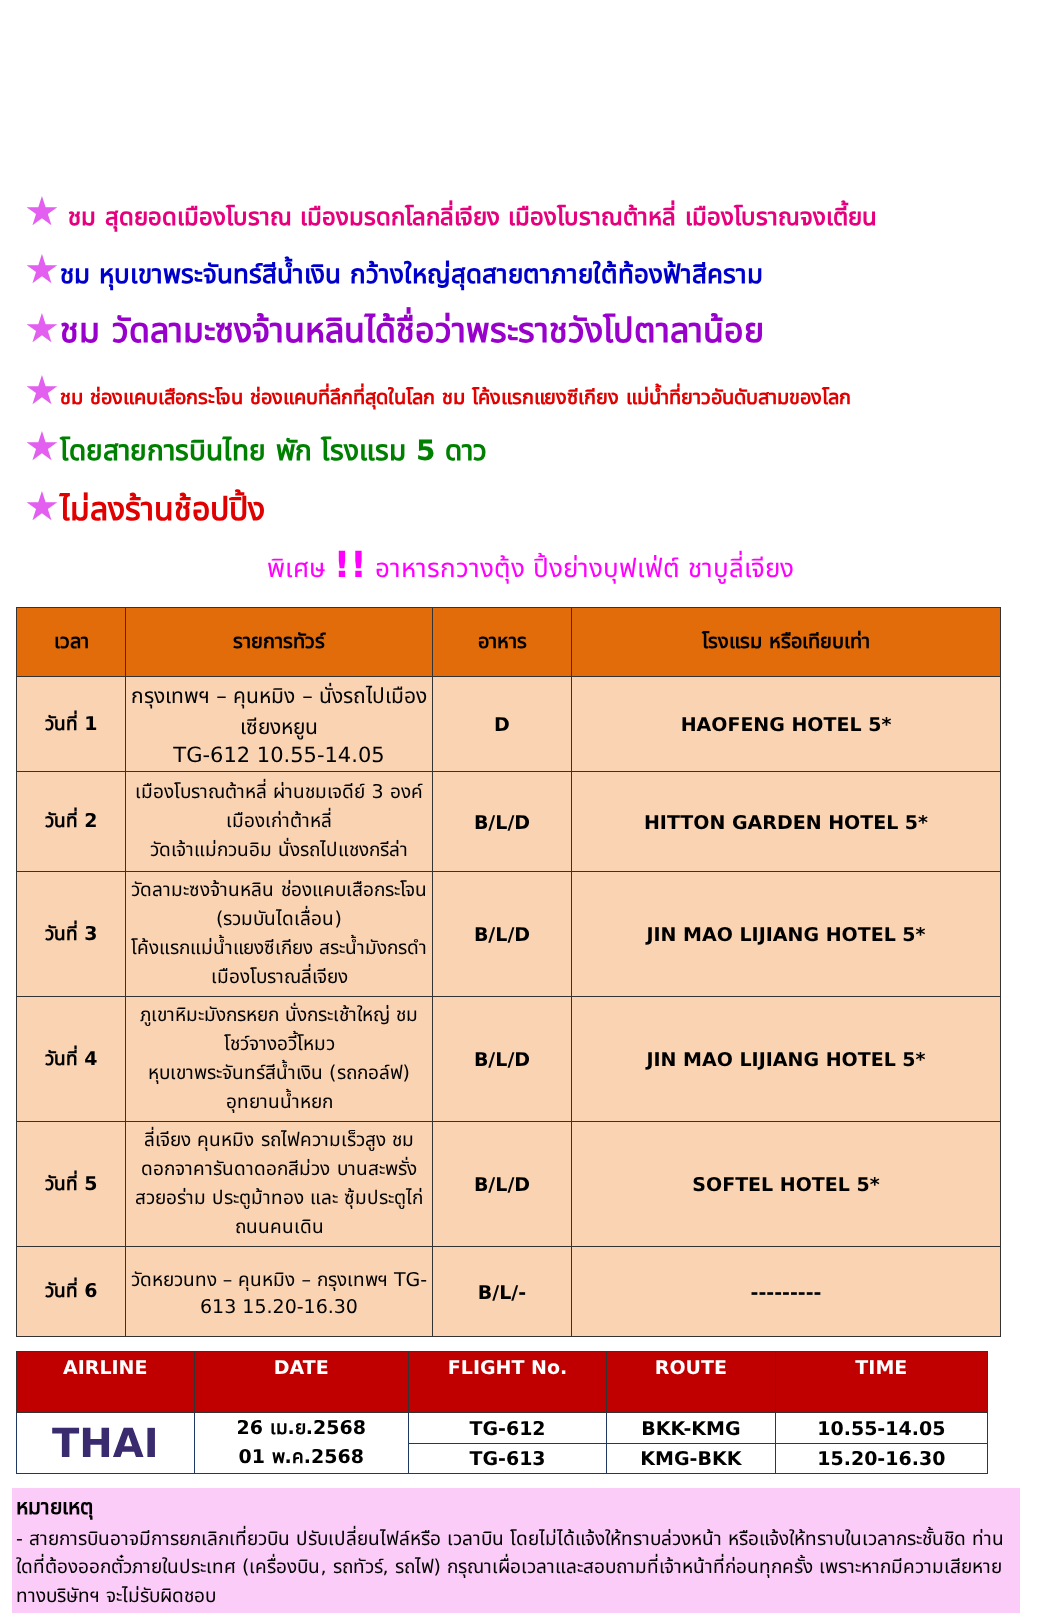★ ชม สุดยอดเมืองโบราณ เมืองมรดกโลกลี่เจียง เมืองโบราณต้าหลี่ เมืองโบราณจงเตี้ยน
★ชม หุบเขาพระจันทร์สีน้ำเงิน กว้างใหญ่สุดสายตาภายใต้ท้องฟ้าสีคราม
★ชม วัดลามะซงจ้านหลินได้ชื่อว่าพระราชวังโปตาลาน้อย
★ชม ช่องแคบเสือกระโจน ช่องแคบที่ลึกที่สุดในโลก ชม โค้งแรกแยงซีเกียง แม่น้ำที่ยาวอันดับสามของโลก
★โดยสายการบินไทย พัก โรงแรม 5 ดาว
★ไม่ลงร้านช้อปปิ้ง
พิเศษ !! อาหารกวางตุ้ง ปิ้งย่างบุฟเฟ่ต์ ชาบูลี่เจียง
| เวลา | รายการทัวร์ | อาหาร | โรงแรม หรือเทียบเท่า |
| --- | --- | --- | --- |
| วันที่ 1 | กรุงเทพฯ – คุนหมิง – นั่งรถไปเมืองเซียงหยูน TG-612 10.55-14.05 | D | HAOFENG HOTEL 5* |
| วันที่ 2 | เมืองโบราณต้าหลี่ ผ่านชมเจดีย์ 3 องค์ เมืองเก่าต้าหลี่ วัดเจ้าแม่กวนอิม นั่งรถไปแชงกรีล่า | B/L/D | HITTON GARDEN HOTEL 5* |
| วันที่ 3 | วัดลามะซงจ้านหลิน ช่องแคบเสือกระโจน (รวมบันไดเลื่อน) โค้งแรกแม่น้ำแยงซีเกียง สระน้ำมังกรดำ เมืองโบราณลี่เจียง | B/L/D | JIN MAO LIJIANG HOTEL 5* |
| วันที่ 4 | ภูเขาหิมะมังกรหยก นั่งกระเช้าใหญ่ ชมโชว์จางอวี้โหมว หุบเขาพระจันทร์สีน้ำเงิน (รถกอล์ฟ) อุทยานน้ำหยก | B/L/D | JIN MAO LIJIANG HOTEL 5* |
| วันที่ 5 | ลี่เจียง คุนหมิง รถไฟความเร็วสูง ชมดอกจาคารันดาดอกสีม่วง บานสะพรั่งสวยอร่าม ประตูม้าทอง และ ซุ้มประตูไก่ ถนนคนเดิน | B/L/D | SOFTEL HOTEL 5* |
| วันที่ 6 | วัดหยวนทง – คุนหมิง – กรุงเทพฯ TG-613 15.20-16.30 | B/L/- | --------- |
| AIRLINE | DATE | FLIGHT No. | ROUTE | TIME |
| --- | --- | --- | --- | --- |
| THAI | 26 เม.ย.2568 01 พ.ค.2568 | TG-612 | BKK-KMG | 10.55-14.05 |
| | | TG-613 | KMG-BKK | 15.20-16.30 |
หมายเหตุ
- สายการบินอาจมีการยกเลิกเที่ยวบิน ปรับเปลี่ยนไฟล์หรือ เวลาบิน โดยไม่ได้แจ้งให้ทราบล่วงหน้า หรือแจ้งให้ทราบในเวลากระชั้นชิด ท่านใดที่ต้องออกตั๋วภายในประเทศ (เครื่องบิน, รถทัวร์, รถไฟ) กรุณาเผื่อเวลาและสอบถามที่เจ้าหน้าที่ก่อนทุกครั้ง เพราะหากมีความเสียหาย ทางบริษัทฯ จะไม่รับผิดชอบ